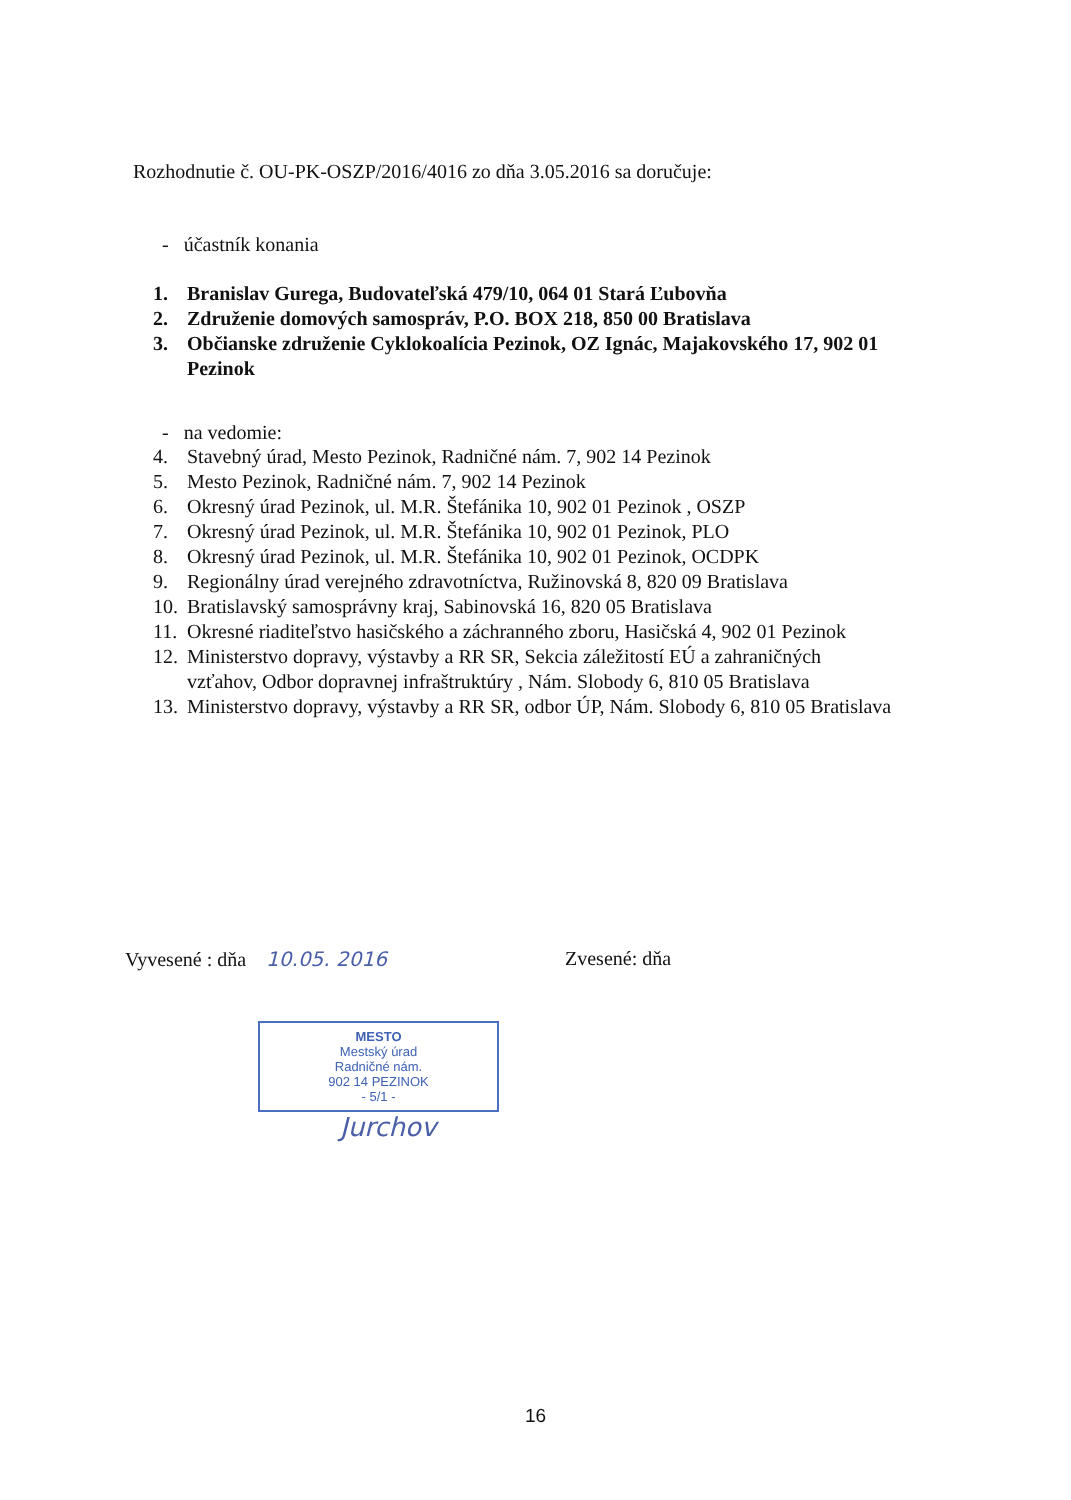Rozhodnutie č. OU-PK-OSZP/2016/4016 zo dňa 3.05.2016 sa doručuje:
- účastník konania
1. Branislav Gurega, Budovateľská 479/10, 064 01 Stará Ľubovňa
2. Združenie domových samospráv, P.O. BOX 218, 850 00 Bratislava
3. Občianske združenie Cyklokoalícia Pezinok, OZ Ignác, Majakovského 17, 902 01 Pezinok
- na vedomie:
4. Stavebný úrad, Mesto Pezinok, Radničné nám. 7, 902 14 Pezinok
5. Mesto Pezinok, Radničné nám. 7, 902 14 Pezinok
6. Okresný úrad Pezinok, ul. M.R. Štefánika 10, 902 01 Pezinok , OSZP
7. Okresný úrad Pezinok, ul. M.R. Štefánika 10, 902 01 Pezinok, PLO
8. Okresný úrad Pezinok, ul. M.R. Štefánika 10, 902 01 Pezinok, OCDPK
9. Regionálny úrad verejného zdravotníctva, Ružinovská 8, 820 09 Bratislava
10. Bratislavský samosprávny kraj, Sabinovská 16, 820 05 Bratislava
11. Okresné riaditeľstvo hasičského a záchranného zboru, Hasičská 4, 902 01 Pezinok
12. Ministerstvo dopravy, výstavby a RR SR, Sekcia záležitostí EÚ a zahraničných vzťahov, Odbor dopravnej infraštruktúry , Nám. Slobody 6, 810 05 Bratislava
13. Ministerstvo dopravy, výstavby a RR SR, odbor ÚP, Nám. Slobody 6, 810 05 Bratislava
Vyvesené : dňa 10.05. 2016 Zvesené: dňa
MESTO
Mestský úrad
Radničné nám.
902 14 PEZINOK
- 5/1 -
Jurchov
16